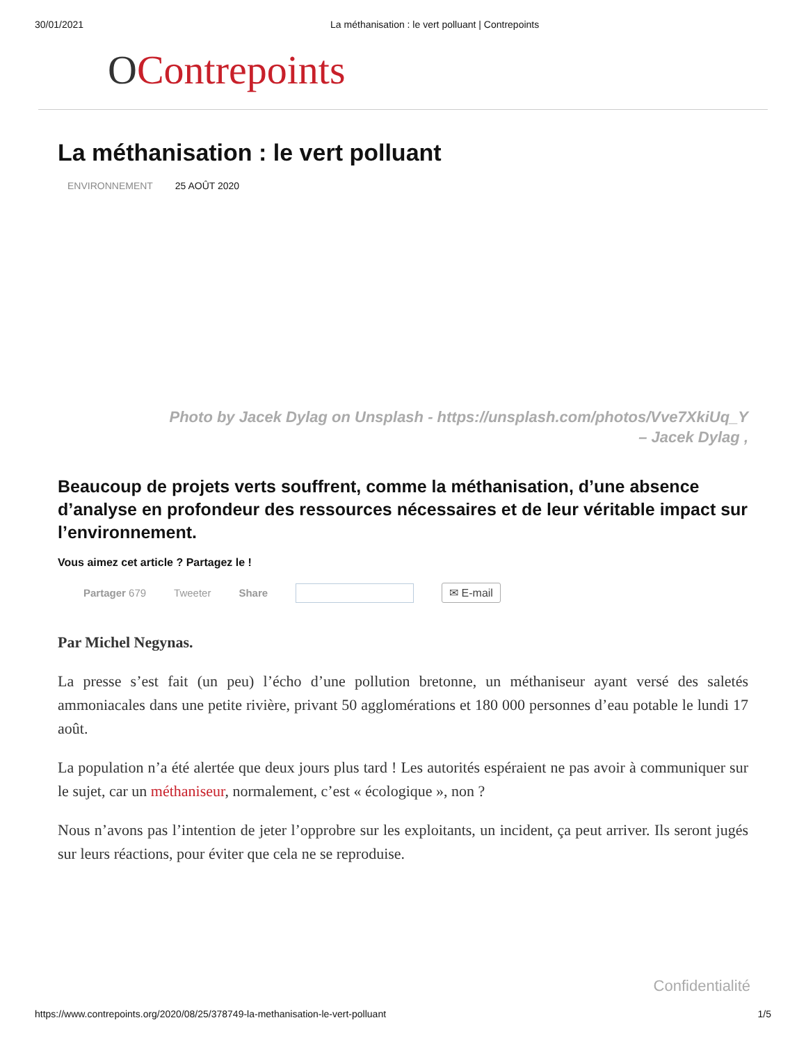30/01/2021 La méthanisation : le vert polluant | Contrepoints
OContrepoints
La méthanisation : le vert polluant
ENVIRONNEMENT 25 AOÛT 2020
Photo by Jacek Dylag on Unsplash - https://unsplash.com/photos/Vve7XkiUq_Y
– Jacek Dylag ,
Beaucoup de projets verts souffrent, comme la méthanisation, d’une absence d’analyse en profondeur des ressources nécessaires et de leur véritable impact sur l’environnement.
Vous aimez cet article ? Partagez le !
Partager 679 Tweeter Share ✉ E-mail
Par Michel Negynas.
La presse s’est fait (un peu) l’écho d’une pollution bretonne, un méthaniseur ayant versé des saletés ammoniacales dans une petite rivière, privant 50 agglomérations et 180 000 personnes d’eau potable le lundi 17 août.
La population n’a été alertée que deux jours plus tard ! Les autorités espéraient ne pas avoir à communiquer sur le sujet, car un méthaniseur, normalement, c’est « écologique », non ?
Nous n’avons pas l’intention de jeter l’opprobre sur les exploitants, un incident, ça peut arriver. Ils seront jugés sur leurs réactions, pour éviter que cela ne se reproduise.
Confidentialité
https://www.contrepoints.org/2020/08/25/378749-la-methanisation-le-vert-polluant 1/5